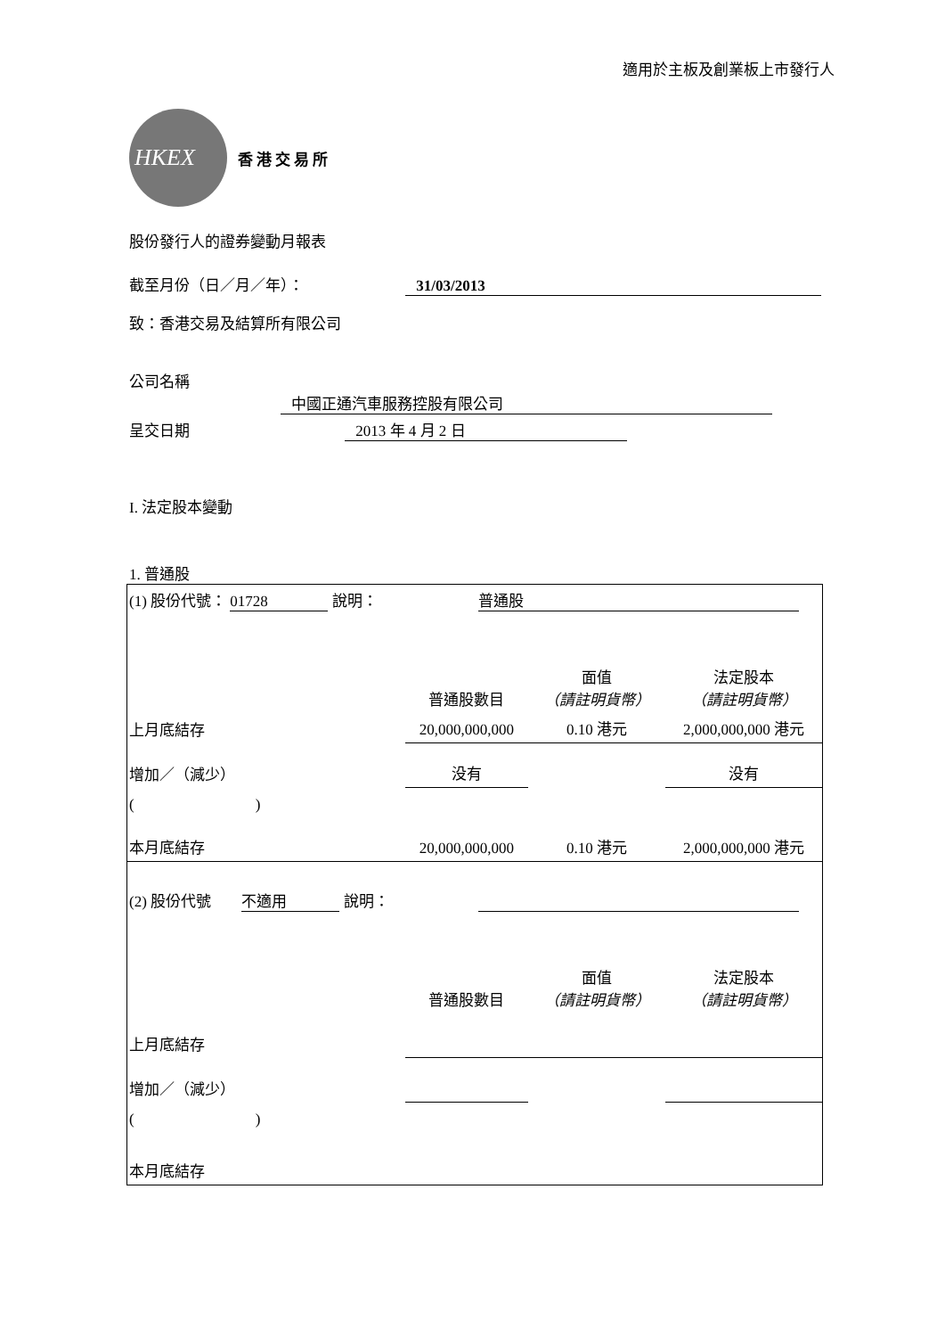適用於主板及創業板上市發行人
HKEX
香港交易所
股份發行人的證券變動月報表
截至月份（日／月／年）： 31/03/2013
致：香港交易及結算所有限公司
公司名稱 中國正通汽車服務控股有限公司
呈交日期 2013 年 4 月 2 日
I. 法定股本變動
1. 普通股
| (1) 股份代號： 01728 說明： | | 普通股 | | |
| | | 普通股數目 | 面值 （請註明貨幣） | 法定股本 （請註明貨幣） |
| 上月底結存 | | 20,000,000,000 | 0.10 港元 | 2,000,000,000 港元 |
| 增加／（減少） | | 没有 | | 没有 |
| ( ) | | | | |
| 本月底結存 | | 20,000,000,000 | 0.10 港元 | 2,000,000,000 港元 |
| (2) 股份代號 不適用 說明： | | | | |
| | | 普通股數目 | 面值 （請註明貨幣） | 法定股本 （請註明貨幣） |
| 上月底結存 | | | | |
| 增加／（減少） | | | | |
| ( ) | | | | |
| 本月底結存 | | | | |